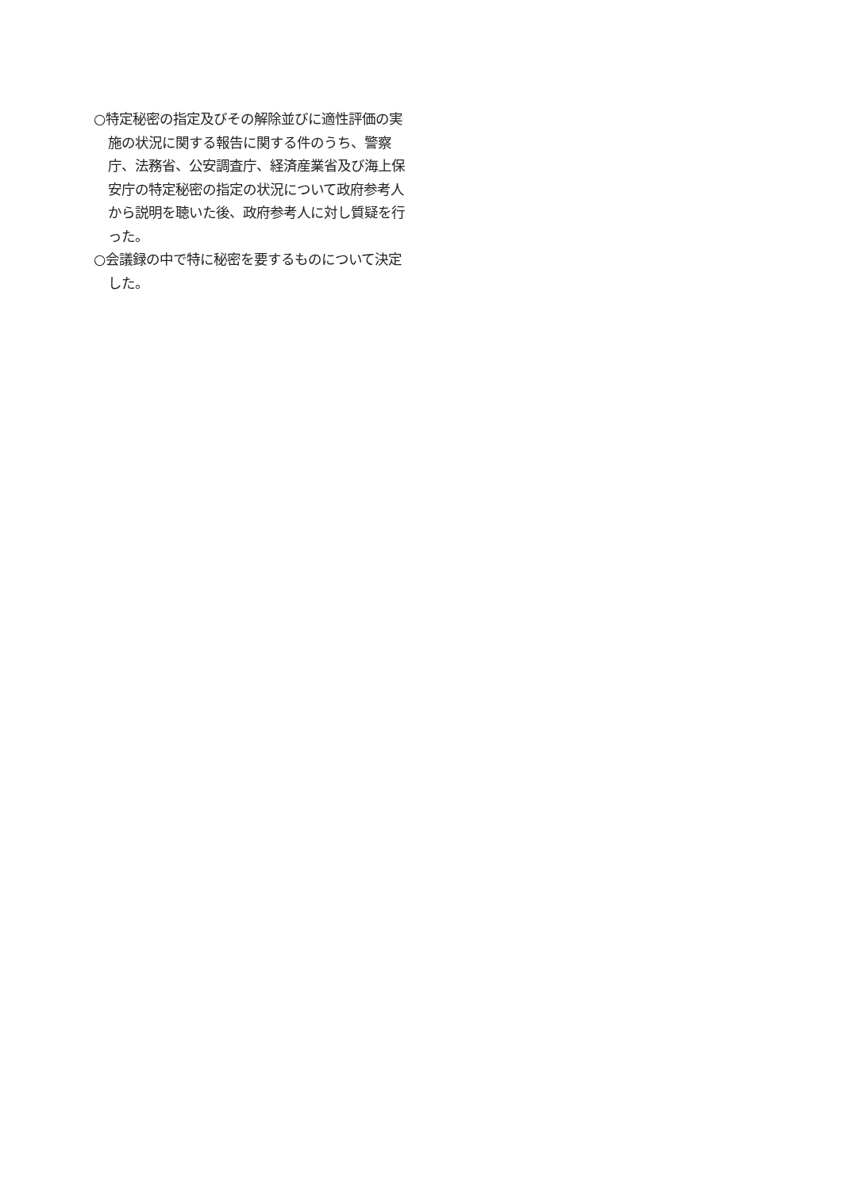○特定秘密の指定及びその解除並びに適性評価の実施の状況に関する報告に関する件のうち、警察庁、法務省、公安調査庁、経済産業省及び海上保安庁の特定秘密の指定の状況について政府参考人から説明を聴いた後、政府参考人に対し質疑を行った。
○会議録の中で特に秘密を要するものについて決定した。